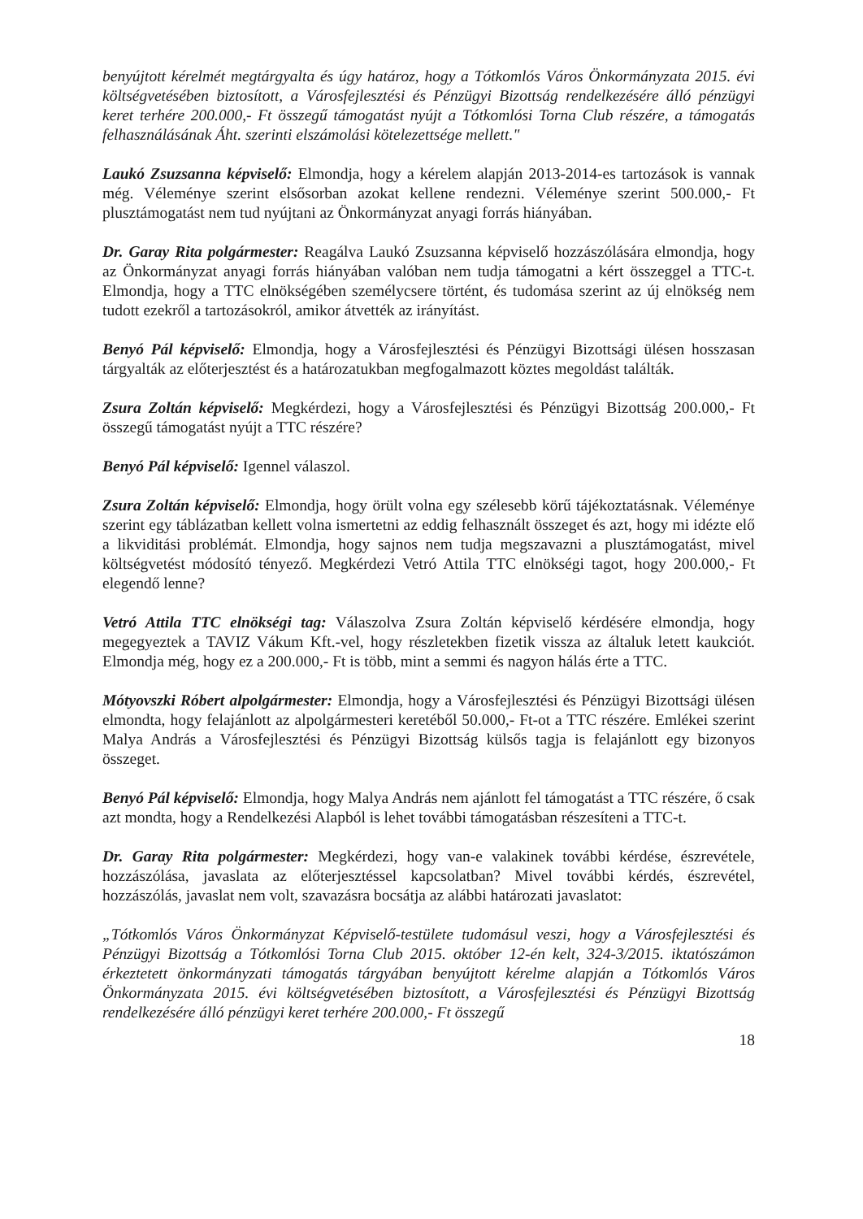benyújtott kérelmét megtárgyalta és úgy határoz, hogy a Tótkomlós Város Önkormányzata 2015. évi költségvetésében biztosított, a Városfejlesztési és Pénzügyi Bizottság rendelkezésére álló pénzügyi keret terhére 200.000,- Ft összegű támogatást nyújt a Tótkomlósi Torna Club részére, a támogatás felhasználásának Áht. szerinti elszámolási kötelezettsége mellett."
Laukó Zsuzsanna képviselő: Elmondja, hogy a kérelem alapján 2013-2014-es tartozások is vannak még. Véleménye szerint elsősorban azokat kellene rendezni. Véleménye szerint 500.000,- Ft plusztámogatást nem tud nyújtani az Önkormányzat anyagi forrás hiányában.
Dr. Garay Rita polgármester: Reagálva Laukó Zsuzsanna képviselő hozzászólására elmondja, hogy az Önkormányzat anyagi forrás hiányában valóban nem tudja támogatni a kért összeggel a TTC-t. Elmondja, hogy a TTC elnökségében személycsere történt, és tudomása szerint az új elnökség nem tudott ezekről a tartozásokról, amikor átvették az irányítást.
Benyó Pál képviselő: Elmondja, hogy a Városfejlesztési és Pénzügyi Bizottsági ülésen hosszasan tárgyalták az előterjesztést és a határozatukban megfogalmazott köztes megoldást találták.
Zsura Zoltán képviselő: Megkérdezi, hogy a Városfejlesztési és Pénzügyi Bizottság 200.000,- Ft összegű támogatást nyújt a TTC részére?
Benyó Pál képviselő: Igennel válaszol.
Zsura Zoltán képviselő: Elmondja, hogy örült volna egy szélesebb körű tájékoztatásnak. Véleménye szerint egy táblázatban kellett volna ismertetni az eddig felhasznált összeget és azt, hogy mi idézte elő a likviditási problémát. Elmondja, hogy sajnos nem tudja megszavazni a plusztámogatást, mivel költségvetést módosító tényező. Megkérdezi Vetró Attila TTC elnökségi tagot, hogy 200.000,- Ft elegendő lenne?
Vetró Attila TTC elnökségi tag: Válaszolva Zsura Zoltán képviselő kérdésére elmondja, hogy megegyeztek a TAVIZ Vákum Kft.-vel, hogy részletekben fizetik vissza az általuk letett kaukciót. Elmondja még, hogy ez a 200.000,- Ft is több, mint a semmi és nagyon hálás érte a TTC.
Mótyovszki Róbert alpolgármester: Elmondja, hogy a Városfejlesztési és Pénzügyi Bizottsági ülésen elmondta, hogy felajánlott az alpolgármesteri keretéből 50.000,- Ft-ot a TTC részére. Emlékei szerint Malya András a Városfejlesztési és Pénzügyi Bizottság külsős tagja is felajánlott egy bizonyos összeget.
Benyó Pál képviselő: Elmondja, hogy Malya András nem ajánlott fel támogatást a TTC részére, ő csak azt mondta, hogy a Rendelkezési Alapból is lehet további támogatásban részesíteni a TTC-t.
Dr. Garay Rita polgármester: Megkérdezi, hogy van-e valakinek további kérdése, észrevétele, hozzászólása, javaslata az előterjesztéssel kapcsolatban? Mivel további kérdés, észrevétel, hozzászólás, javaslat nem volt, szavazásra bocsátja az alábbi határozati javaslatot:
„Tótkomlós Város Önkormányzat Képviselő-testülete tudomásul veszi, hogy a Városfejlesztési és Pénzügyi Bizottság a Tótkomlósi Torna Club 2015. október 12-én kelt, 324-3/2015. iktatószámon érkeztetett önkormányzati támogatás tárgyában benyújtott kérelme alapján a Tótkomlós Város Önkormányzata 2015. évi költségvetésében biztosított, a Városfejlesztési és Pénzügyi Bizottság rendelkezésére álló pénzügyi keret terhére 200.000,- Ft összegű
18